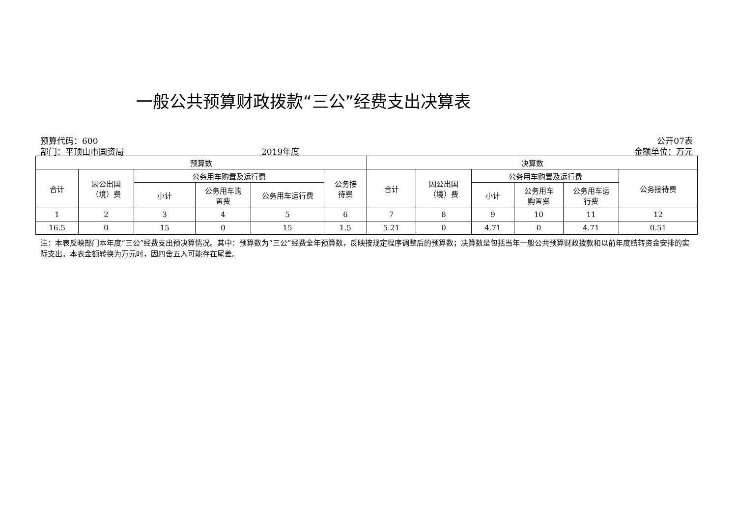一般公共预算财政拨款“三公”经费支出决算表
预算代码：600 公开07表
部门：平顶山市国资局 2019年度 金额单位：万元
| 预算数 | | | | | | 决算数 | | | | | |
| --- | --- | --- | --- | --- | --- | --- | --- | --- | --- | --- | --- |
| 合计 | 因公出国 （境）费 | 公务用车购置及运行费 | | | 公务接 待费 | 合计 | 因公出国 （境）费 | 公务用车购置及运行费 | | | 公务接待费 |
| | | 小计 | 公务用车购 置费 | 公务用车运行费 | | | | 小计 | 公务用车 购置费 | 公务用车运 行费 | |
| 1 | 2 | 3 | 4 | 5 | 6 | 7 | 8 | 9 | 10 | 11 | 12 |
| 16.5 | 0 | 15 | 0 | 15 | 1.5 | 5.21 | 0 | 4.71 | 0 | 4.71 | 0.51 |
注：本表反映部门本年度“三公”经费支出预决算情况。其中：预算数为“三公”经费全年预算数，反映按规定程序调整后的预算数；决算数是包括当年一般公共预算财政拨款和以前年度结转资金安排的实际支出。本表金额转换为万元时，因四舍五入可能存在尾差。